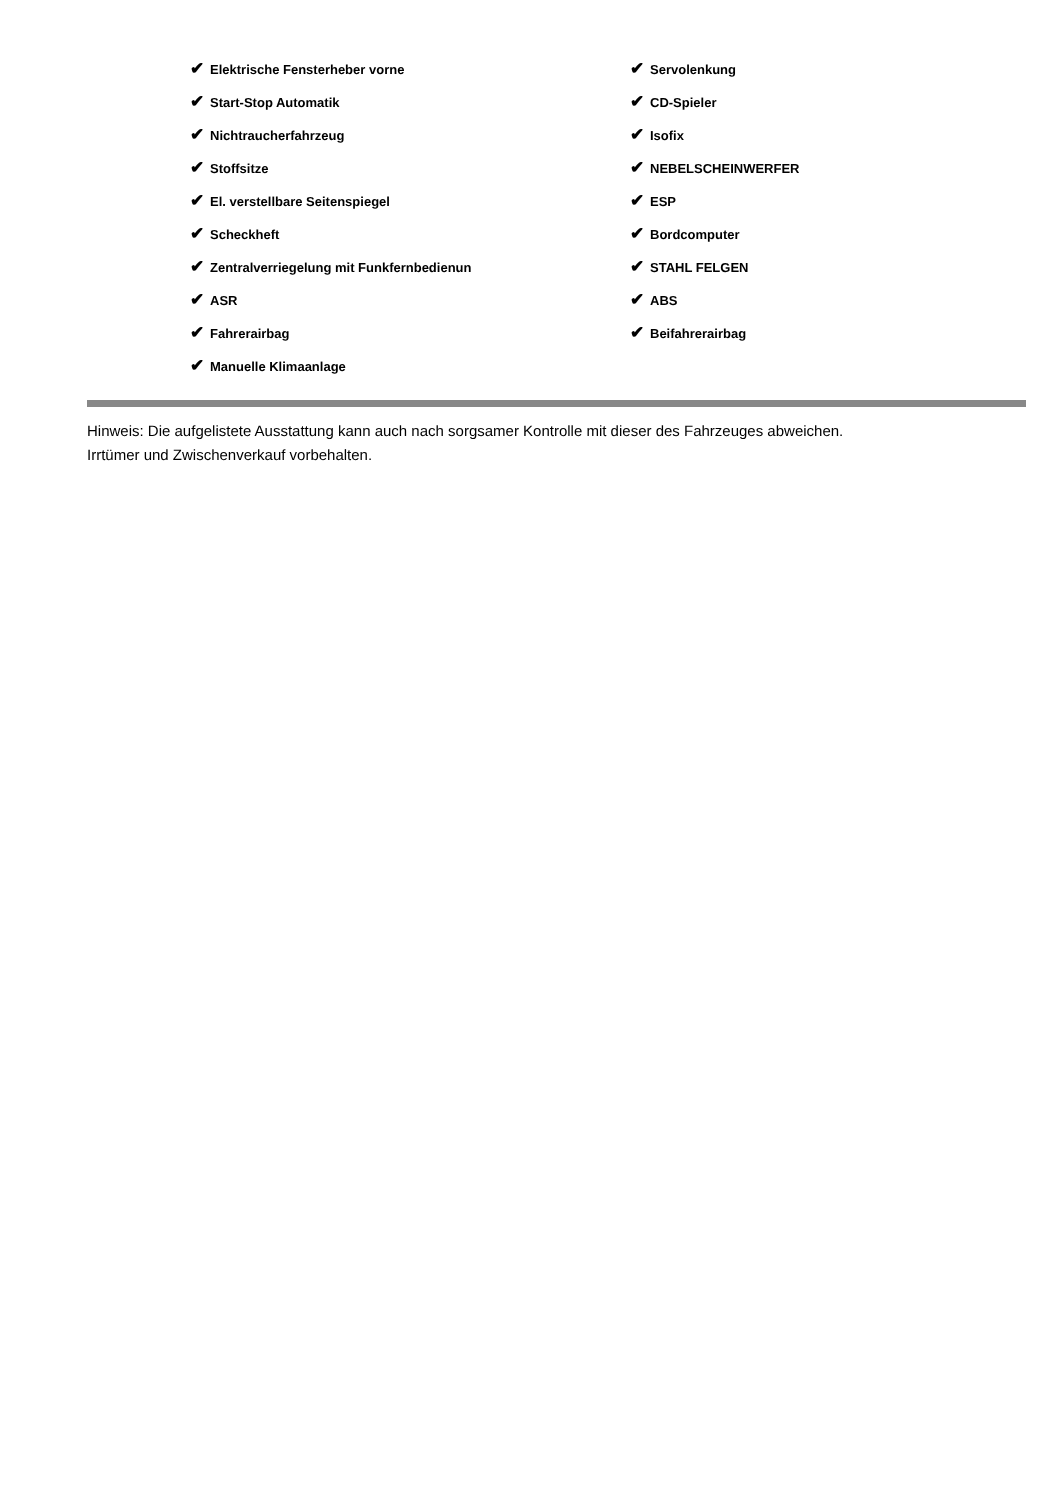| ✔ Elektrische Fensterheber vorne | ✔ Servolenkung |
| ✔ Start-Stop Automatik | ✔ CD-Spieler |
| ✔ Nichtraucherfahrzeug | ✔ Isofix |
| ✔ Stoffsitze | ✔ NEBELSCHEINWERFER |
| ✔ El. verstellbare Seitenspiegel | ✔ ESP |
| ✔ Scheckheft | ✔ Bordcomputer |
| ✔ Zentralverriegelung mit Funkfernbedienun | ✔ STAHL FELGEN |
| ✔ ASR | ✔ ABS |
| ✔ Fahrerairbag | ✔ Beifahrerairbag |
| ✔ Manuelle Klimaanlage | |
Hinweis: Die aufgelistete Ausstattung kann auch nach sorgsamer Kontrolle mit dieser des Fahrzeuges abweichen. Irrtümer und Zwischenverkauf vorbehalten.